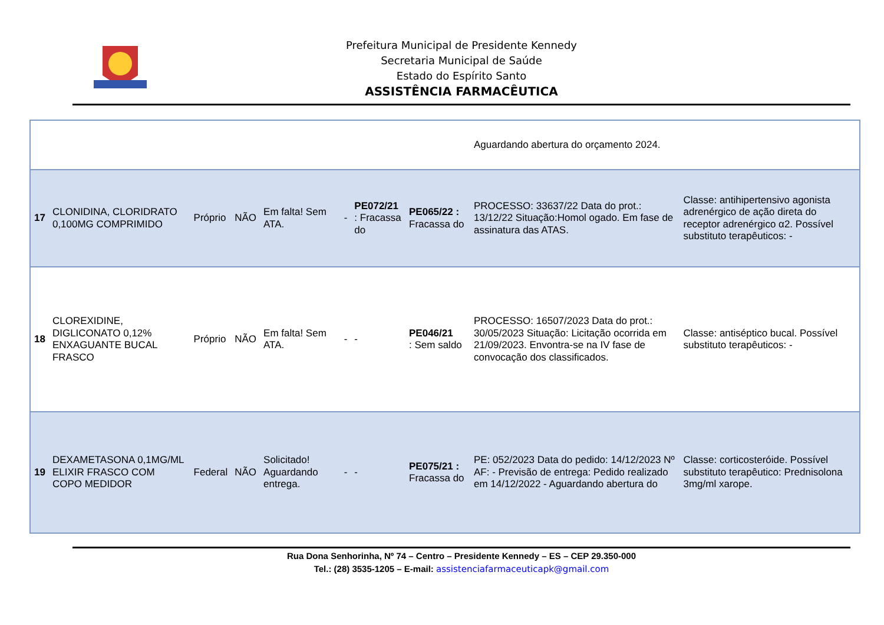Prefeitura Municipal de Presidente Kennedy
Secretaria Municipal de Saúde
Estado do Espírito Santo
ASSISTÊNCIA FARMACÊUTICA
| | | | | | | | | Aguardando abertura do orçamento 2024. | |
| 17 | CLONIDINA, CLORIDRATO 0,100MG COMPRIMIDO | Próprio | NÃO | Em falta! Sem ATA. | - | PE072/21 : Fracassa do | PE065/22 : Fracassa do | PROCESSO: 33637/22 Data do prot.: 13/12/22 Situação:Homol ogado. Em fase de assinatura das ATAS. | Classe: antihipertensivo agonista adrenérgico de ação direta do receptor adrenérgico α2. Possível substituto terapêuticos: - |
| 18 | CLOREXIDINE, DIGLICONATO 0,12% ENXAGUANTE BUCAL FRASCO | Próprio | NÃO | Em falta! Sem ATA. | - | - | PE046/21 : Sem saldo | PROCESSO: 16507/2023 Data do prot.: 30/05/2023 Situação: Licitação ocorrida em 21/09/2023. Envontra-se na IV fase de convocação dos classificados. | Classe: antiséptico bucal. Possível substituto terapêuticos: - |
| 19 | DEXAMETASONA 0,1MG/ML ELIXIR FRASCO COM COPO MEDIDOR | Federal | NÃO | Solicitado! Aguardando entrega. | - | - | PE075/21 : Fracassa do | PE: 052/2023 Data do pedido: 14/12/2023 Nº AF: - Previsão de entrega: Pedido realizado em 14/12/2022 - Aguardando abertura do | Classe: corticosteróide. Possível substituto terapêutico: Prednisolona 3mg/ml xarope. |
Rua Dona Senhorinha, Nº 74 – Centro – Presidente Kennedy – ES – CEP 29.350-000
Tel.: (28) 3535-1205 – E-mail: assistenciafarmaceuticapk@gmail.com